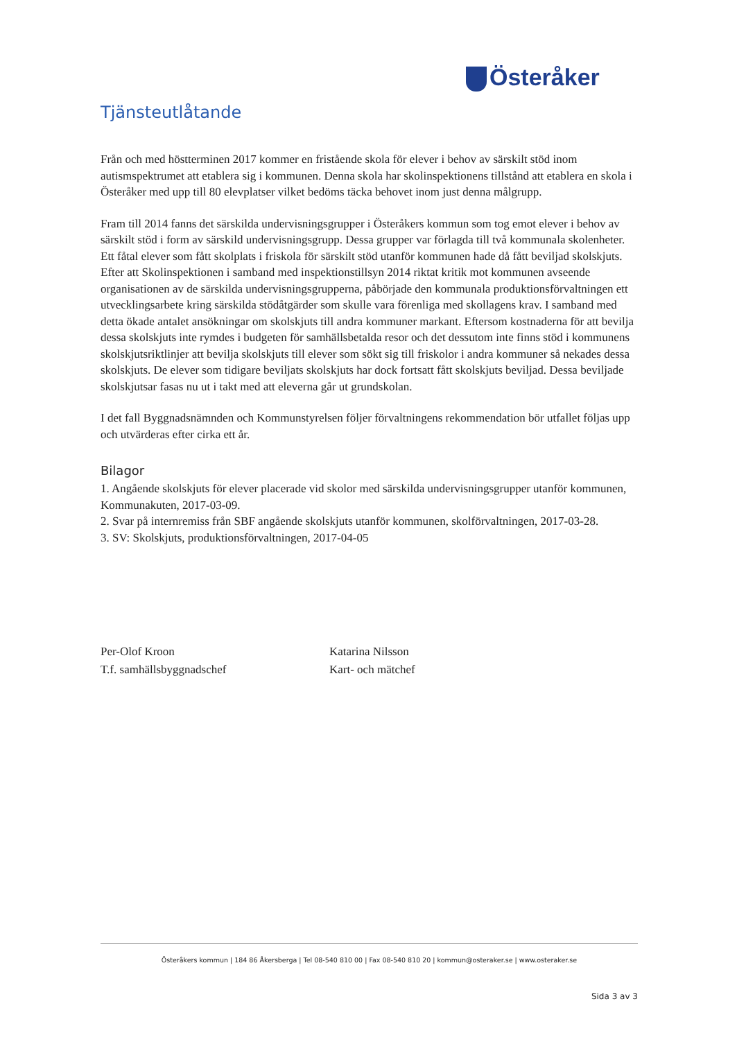Österåker
Tjänsteutlåtande
Från och med höstterminen 2017 kommer en fristående skola för elever i behov av särskilt stöd inom autismspektrumet att etablera sig i kommunen. Denna skola har skolinspektionens tillstånd att etablera en skola i Österåker med upp till 80 elevplatser vilket bedöms täcka behovet inom just denna målgrupp.
Fram till 2014 fanns det särskilda undervisningsgrupper i Österåkers kommun som tog emot elever i behov av särskilt stöd i form av särskild undervisningsgrupp. Dessa grupper var förlagda till två kommunala skolenheter. Ett fåtal elever som fått skolplats i friskola för särskilt stöd utanför kommunen hade då fått beviljad skolskjuts. Efter att Skolinspektionen i samband med inspektionstillsyn 2014 riktat kritik mot kommunen avseende organisationen av de särskilda undervisningsgrupperna, påbörjade den kommunala produktionsförvaltningen ett utvecklingsarbete kring särskilda stödåtgärder som skulle vara förenliga med skollagens krav. I samband med detta ökade antalet ansökningar om skolskjuts till andra kommuner markant. Eftersom kostnaderna för att bevilja dessa skolskjuts inte rymdes i budgeten för samhällsbetalda resor och det dessutom inte finns stöd i kommunens skolskjutsriktlinjer att bevilja skolskjuts till elever som sökt sig till friskolor i andra kommuner så nekades dessa skolskjuts. De elever som tidigare beviljats skolskjuts har dock fortsatt fått skolskjuts beviljad. Dessa beviljade skolskjutsar fasas nu ut i takt med att eleverna går ut grundskolan.
I det fall Byggnadsnämnden och Kommunstyrelsen följer förvaltningens rekommendation bör utfallet följas upp och utvärderas efter cirka ett år.
Bilagor
1. Angående skolskjuts för elever placerade vid skolor med särskilda undervisningsgrupper utanför kommunen, Kommunakuten, 2017-03-09.
2. Svar på internremiss från SBF angående skolskjuts utanför kommunen, skolförvaltningen, 2017-03-28.
3. SV: Skolskjuts, produktionsförvaltningen, 2017-04-05
Per-Olof Kroon
T.f. samhällsbyggnadschef
Katarina Nilsson
Kart- och mätchef
Österåkers kommun | 184 86 Åkersberga | Tel 08-540 810 00 | Fax 08-540 810 20 | kommun@osteraker.se | www.osteraker.se
Sida 3 av 3